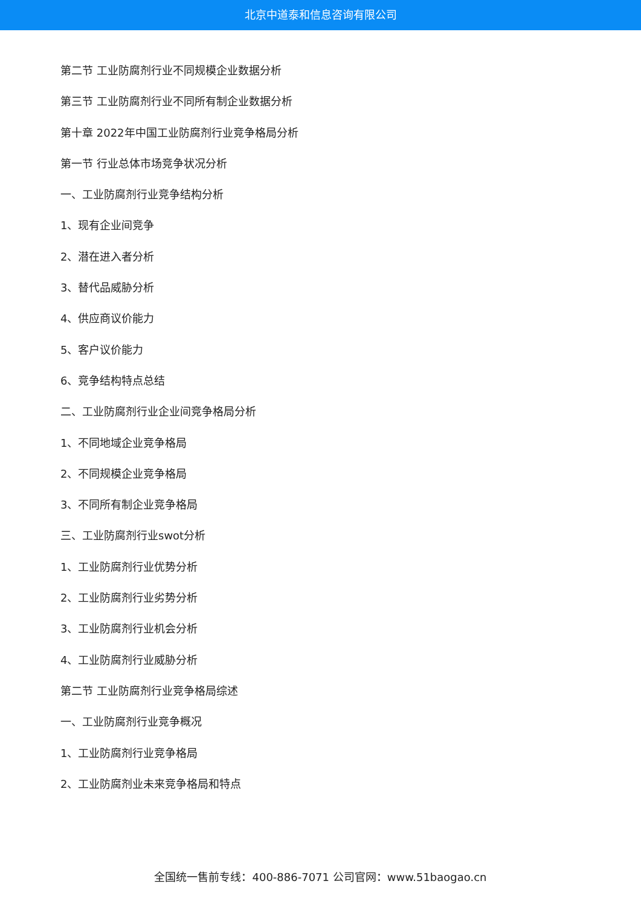北京中道泰和信息咨询有限公司
第二节 工业防腐剂行业不同规模企业数据分析
第三节 工业防腐剂行业不同所有制企业数据分析
第十章 2022年中国工业防腐剂行业竞争格局分析
第一节 行业总体市场竞争状况分析
一、工业防腐剂行业竞争结构分析
1、现有企业间竞争
2、潜在进入者分析
3、替代品威胁分析
4、供应商议价能力
5、客户议价能力
6、竞争结构特点总结
二、工业防腐剂行业企业间竞争格局分析
1、不同地域企业竞争格局
2、不同规模企业竞争格局
3、不同所有制企业竞争格局
三、工业防腐剂行业swot分析
1、工业防腐剂行业优势分析
2、工业防腐剂行业劣势分析
3、工业防腐剂行业机会分析
4、工业防腐剂行业威胁分析
第二节 工业防腐剂行业竞争格局综述
一、工业防腐剂行业竞争概况
1、工业防腐剂行业竞争格局
2、工业防腐剂业未来竞争格局和特点
全国统一售前专线：400-886-7071 公司官网：www.51baogao.cn